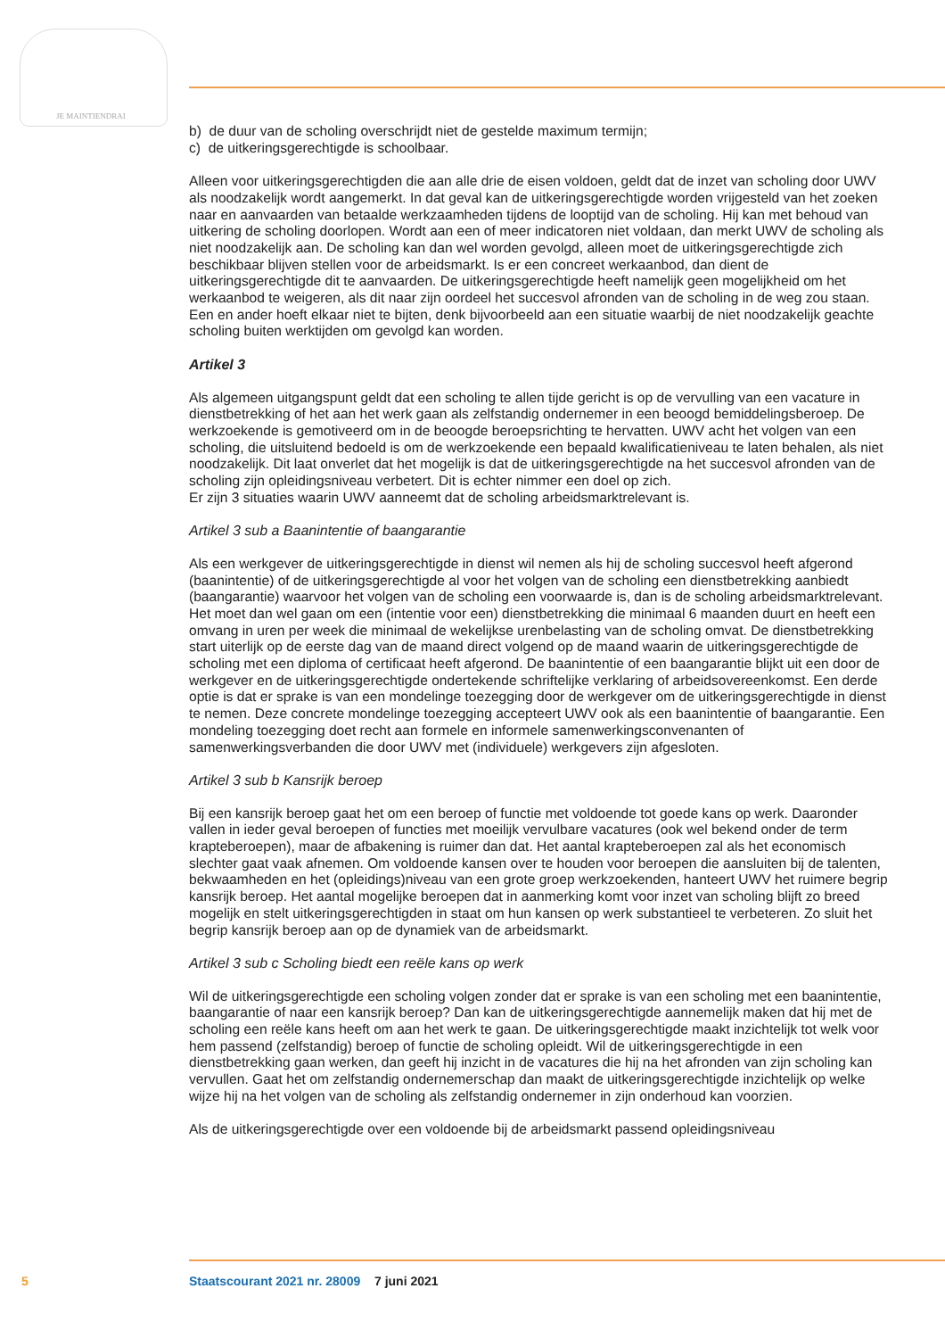JE MAINTIENDRAI
b) de duur van de scholing overschrijdt niet de gestelde maximum termijn;
c) de uitkeringsgerechtigde is schoolbaar.
Alleen voor uitkeringsgerechtigden die aan alle drie de eisen voldoen, geldt dat de inzet van scholing door UWV als noodzakelijk wordt aangemerkt. In dat geval kan de uitkeringsgerechtigde worden vrijgesteld van het zoeken naar en aanvaarden van betaalde werkzaamheden tijdens de looptijd van de scholing. Hij kan met behoud van uitkering de scholing doorlopen. Wordt aan een of meer indicatoren niet voldaan, dan merkt UWV de scholing als niet noodzakelijk aan. De scholing kan dan wel worden gevolgd, alleen moet de uitkeringsgerechtigde zich beschikbaar blijven stellen voor de arbeidsmarkt. Is er een concreet werkaanbod, dan dient de uitkeringsgerechtigde dit te aanvaarden. De uitkeringsgerechtigde heeft namelijk geen mogelijkheid om het werkaanbod te weigeren, als dit naar zijn oordeel het succesvol afronden van de scholing in de weg zou staan. Een en ander hoeft elkaar niet te bijten, denk bijvoorbeeld aan een situatie waarbij de niet noodzakelijk geachte scholing buiten werktijden om gevolgd kan worden.
Artikel 3
Als algemeen uitgangspunt geldt dat een scholing te allen tijde gericht is op de vervulling van een vacature in dienstbetrekking of het aan het werk gaan als zelfstandig ondernemer in een beoogd bemiddelingsberoep. De werkzoekende is gemotiveerd om in de beoogde beroepsrichting te hervatten. UWV acht het volgen van een scholing, die uitsluitend bedoeld is om de werkzoekende een bepaald kwalificatieniveau te laten behalen, als niet noodzakelijk. Dit laat onverlet dat het mogelijk is dat de uitkeringsgerechtigde na het succesvol afronden van de scholing zijn opleidingsniveau verbetert. Dit is echter nimmer een doel op zich.
Er zijn 3 situaties waarin UWV aanneemt dat de scholing arbeidsmarktrelevant is.
Artikel 3 sub a Baanintentie of baangarantie
Als een werkgever de uitkeringsgerechtigde in dienst wil nemen als hij de scholing succesvol heeft afgerond (baanintentie) of de uitkeringsgerechtigde al voor het volgen van de scholing een dienstbetrekking aanbiedt (baangarantie) waarvoor het volgen van de scholing een voorwaarde is, dan is de scholing arbeidsmarktrelevant. Het moet dan wel gaan om een (intentie voor een) dienstbetrekking die minimaal 6 maanden duurt en heeft een omvang in uren per week die minimaal de wekelijkse urenbelasting van de scholing omvat. De dienstbetrekking start uiterlijk op de eerste dag van de maand direct volgend op de maand waarin de uitkeringsgerechtigde de scholing met een diploma of certificaat heeft afgerond. De baanintentie of een baangarantie blijkt uit een door de werkgever en de uitkeringsgerechtigde ondertekende schriftelijke verklaring of arbeidsovereenkomst. Een derde optie is dat er sprake is van een mondelinge toezegging door de werkgever om de uitkeringsgerechtigde in dienst te nemen. Deze concrete mondelinge toezegging accepteert UWV ook als een baanintentie of baangarantie. Een mondeling toezegging doet recht aan formele en informele samenwerkingsconvenanten of samenwerkingsverbanden die door UWV met (individuele) werkgevers zijn afgesloten.
Artikel 3 sub b Kansrijk beroep
Bij een kansrijk beroep gaat het om een beroep of functie met voldoende tot goede kans op werk. Daaronder vallen in ieder geval beroepen of functies met moeilijk vervulbare vacatures (ook wel bekend onder de term krapteberoepen), maar de afbakening is ruimer dan dat. Het aantal krapteberoepen zal als het economisch slechter gaat vaak afnemen. Om voldoende kansen over te houden voor beroepen die aansluiten bij de talenten, bekwaamheden en het (opleidings)niveau van een grote groep werkzoekenden, hanteert UWV het ruimere begrip kansrijk beroep. Het aantal mogelijke beroepen dat in aanmerking komt voor inzet van scholing blijft zo breed mogelijk en stelt uitkeringsgerechtigden in staat om hun kansen op werk substantieel te verbeteren. Zo sluit het begrip kansrijk beroep aan op de dynamiek van de arbeidsmarkt.
Artikel 3 sub c Scholing biedt een reële kans op werk
Wil de uitkeringsgerechtigde een scholing volgen zonder dat er sprake is van een scholing met een baanintentie, baangarantie of naar een kansrijk beroep? Dan kan de uitkeringsgerechtigde aannemelijk maken dat hij met de scholing een reële kans heeft om aan het werk te gaan. De uitkeringsgerechtigde maakt inzichtelijk tot welk voor hem passend (zelfstandig) beroep of functie de scholing opleidt. Wil de uitkeringsgerechtigde in een dienstbetrekking gaan werken, dan geeft hij inzicht in de vacatures die hij na het afronden van zijn scholing kan vervullen. Gaat het om zelfstandig ondernemerschap dan maakt de uitkeringsgerechtigde inzichtelijk op welke wijze hij na het volgen van de scholing als zelfstandig ondernemer in zijn onderhoud kan voorzien.
Als de uitkeringsgerechtigde over een voldoende bij de arbeidsmarkt passend opleidingsniveau
5 Staatscourant 2021 nr. 28009 7 juni 2021